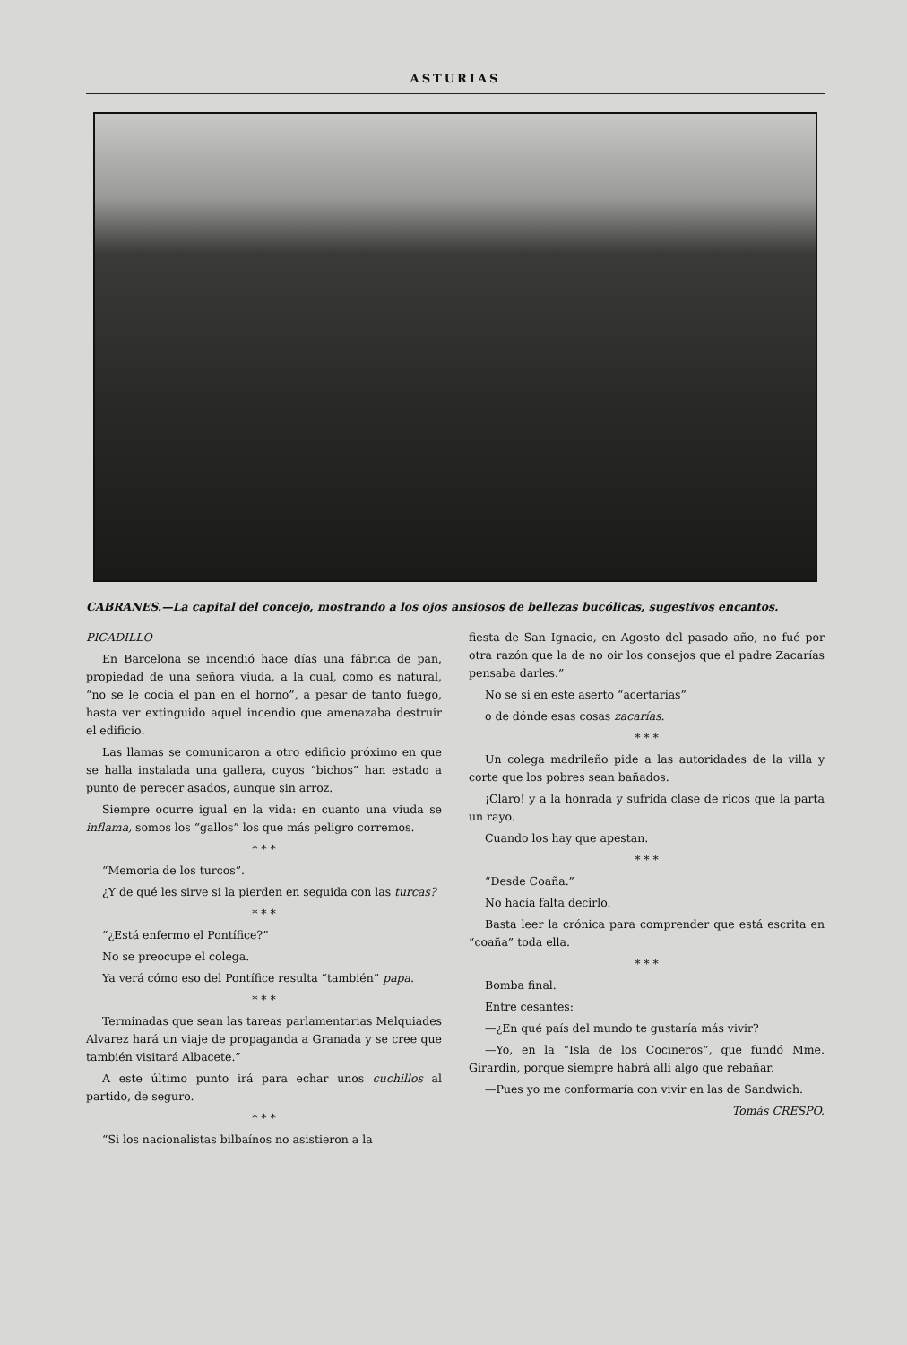ASTURIAS
CABRANES.—La capital del concejo, mostrando a los ojos ansiosos de bellezas bucólicas, sugestivos encantos.
PICADILLO
En Barcelona se incendió hace días una fábrica de pan, propiedad de una señora viuda, a la cual, como es natural, “no se le cocía el pan en el horno”, a pesar de tanto fuego, hasta ver extinguido aquel incendio que amenazaba destruir el edificio.
Las llamas se comunicaron a otro edificio próximo en que se halla instalada una gallera, cuyos “bichos” han estado a punto de perecer asados, aunque sin arroz.
Siempre ocurre igual en la vida: en cuanto una viuda se inflama, somos los “gallos” los que más peligro corremos.
* * *
“Memoria de los turcos”.
¿Y de qué les sirve si la pierden en seguida con las turcas?
* * *
“¿Está enfermo el Pontífice?”
No se preocupe el colega.
Ya verá cómo eso del Pontífice resulta “también” papa.
* * *
Terminadas que sean las tareas parlamentarias Melquiades Alvarez hará un viaje de propaganda a Granada y se cree que también visitará Albacete.”
A este último punto irá para echar unos cuchillos al partido, de seguro.
* * *
“Si los nacionalistas bilbaínos no asistieron a la
fiesta de San Ignacio, en Agosto del pasado año, no fué por otra razón que la de no oir los consejos que el padre Zacarías pensaba darles.”
No sé si en este aserto “acertarías”
o de dónde esas cosas zacarías.
* * *
Un colega madrileño pide a las autoridades de la villa y corte que los pobres sean bañados.
¡Claro! y a la honrada y sufrida clase de ricos que la parta un rayo.
Cuando los hay que apestan.
* * *
“Desde Coaña.”
No hacía falta decirlo.
Basta leer la crónica para comprender que está escrita en “coaña” toda ella.
* * *
Bomba final.
Entre cesantes:
—¿En qué país del mundo te gustaría más vivir?
—Yo, en la “Isla de los Cocineros”, que fundó Mme. Girardin, porque siempre habrá allí algo que rebañar.
—Pues yo me conformaría con vivir en las de Sandwich.
Tomás CRESPO.